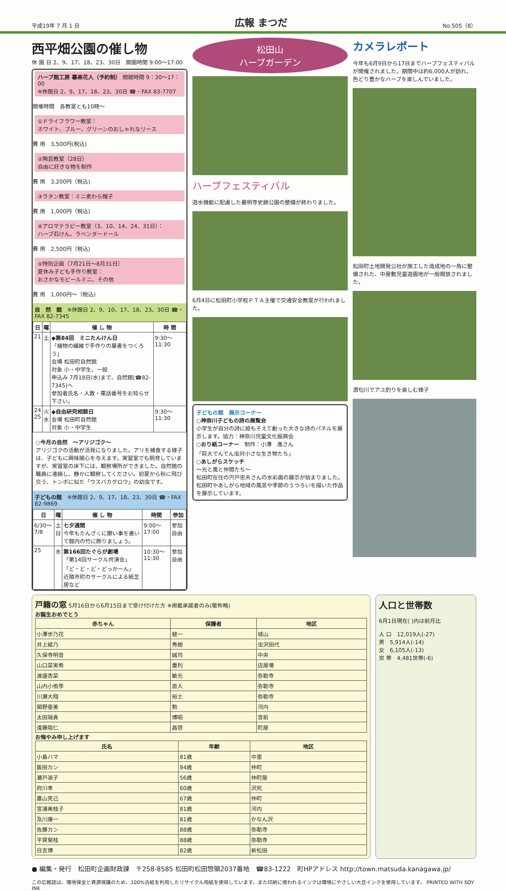平成19年 7 月 1 日 広報 まつだ No.505（8）
西平畑公園の催し物
休 園 日 2、9、17、18、23、30日　開園時間 9:00～17:00
ハーブ館工房 暮楽花人（予約制） 開館時間 9：30～17：00
※休館日 2、9、17、18、23、30日 ☎・FAX 83-7707
開催時間　各教室とも10時～
①ドライフラワー教室：
ホワイト、ブルー、グリーンのおしゃれなリース
費 用　3,500円(税込)
②陶芸教室（28日）
自由に好きな物を制作
費 用　3,200円（税込)
③ラタン教室：ミニ麦わら帽子
費 用　1,000円（税込)
④アロマテラピー教室（3、10、14、24、31日）：
ハーブ石けん、ラベンダードール
費 用　2,500円（税込)
⑤特別企画（7月21日～8月31日）
夏休み子ども手作り教室：
おさかなモビールミニ、その他
費 用　1,000円～（税込)
自　然　館　※休館日 2、9、10、17、18、23、30日 ☎・FAX 82-7345
| 日 | 曜 | 催 し 物 | 時 間 |
| --- | --- | --- | --- |
| 21 | 土 | ◆第84回 ミニたんけん日 「植物の繊維で手作りの葉書をつくろう」 会場 松田町自然館 対象 小・中学生、一般 申込み 7月18日(水)まで、自然館(☎82-7345)へ 参加者氏名・人数・電話番号をお知らせ下さい。 | 9:30～11:30 |
| 24 25 | 火 水 | ◆自由研究相談日 会場 松田町自然館 対象 小・中学生 | 9:30～11:30 |
○今月の自然　～アリジゴク～
アリジゴクの活動が活発になりました。アリを捕食する様子は、子どもに興味関心を与えます。実習室でも飼育していますが、実習室の床下には、観察場所ができました。自然館の職員に連絡し、静かに観察してください。初夏から秋に飛び交う、トンボに似た「ウスバカゲロウ」の幼虫です。
子どもの館　※休館日 2、9、17、18、23、30日 ☎・FAX 82-9869
| 日 | 曜 | 催 し 物 | 時間 | 参加 |
| --- | --- | --- | --- | --- |
| 6/30～7/8 | 土 日 | 七夕週間 今年もたんざくに願い事を書いて館内の竹に飾りましょう。 | 9:00～17:00 | 参加自由 |
| 25 | 水 | 第166回たぐらが劇場 「第14回サークル共演会」 「ど・ど・ど・どっかーん」 近隣市町のサークルによる紙芝居など | 10:30～11:30 | 参加自由 |
松田山
ハーブガーデン
ハーブフェスティバル
遊水機能に配慮した最明寺史跡公園の整備が終わりました。
6月4日に松田町小学校ＰＴＡ主催で交通安全教室が行われました。
子どもの館　展示コーナー
○神奈川子どもの詩の展覧会
小学生が自分の詩に絵もそえて創った大きな詩のパネルを展示します。協力：神奈川児童文化振興会
○おり紙コーナー　制作：小澤　進さん
「巨大でんでん虫対小さな生き物たち」
○あしがらスケッチ
～光と風と仲間たち～
松田町在住の宍戸忠夫さんの水彩画の展示が始まりました。松田町やあしがら地域の風景や季節のうつろいを描いた作品を展示しています。
カメラレポート
今年も6月9日から17日までハーブフェスティバルが開催されました。期間中は約6,000人が訪れ、色どり豊かなハーブを楽しんでいました。
松田町土地開発公社が施工した造成地の一角に整備された、中屋敷児童遊園地が一般開放されました。
酒匂川でアユ釣りを楽しむ様子
戸籍の窓 5月16日から6月15日まで受け付けた方 ※掲載承諾者のみ(敬称略)
お誕生おめでとう
| 赤ちゃん | 保護者 | 地区 |
| --- | --- | --- |
| 小澤歩乃花 | 健一 | 城山 |
| 井上綾乃 | 秀樹 | 虫沢田代 |
| 久保寺明音 | 誠司 | 中央 |
| 山口菜実希 | 重利 | 店屋場 |
| 渡邉杏菜 | 敏光 | 弥勒寺 |
| 山内小侑季 | 直人 | 弥勒寺 |
| 川瀬大翔 | 裕士 | 弥勒寺 |
| 関野亜美 | 勲 | 河内 |
| 太田瑞貴 | 博昭 | 宮前 |
| 遠藤陽仁 | 昌啓 | 町屋 |
お悔やみ申し上げます
| 氏名 | 年齢 | 地区 |
| --- | --- | --- |
| 小島ハマ | 81歳 | 中里 |
| 飯田カン | 84歳 | 仲町 |
| 瀬戸淑子 | 56歳 | 仲町屋 |
| 府川孝 | 60歳 | 沢尻 |
| 嘉山克己 | 67歳 | 仲町 |
| 宮浦美枝子 | 81歳 | 河内 |
| 及川康一 | 81歳 | かなん沢 |
| 佐藤カン | 88歳 | 弥勒寺 |
| 平賀菊枝 | 88歳 | 弥勒寺 |
| 日吉博 | 82歳 | 新松田 |
人口と世帯数
6月1日現在( )内は前月比
人 口　12,019人(-27)
男　5,914人(-14)
女　6,105人(-13)
世 帯　4,481世帯(-6)
● 編集・発行　松田町企画財政課　〒258-8585 松田町松田惣領2037番地　☎83-1222　町HPアドレス http://town.matsuda.kanagawa.jp/
この広報誌は、環境保全と資源保護のため、100%古紙を利用したリサイクル用紙を使用しています。また印刷に使われるインクは環境にやさしい大豆インクを使用しています。 PRINTED WITH SOY INK